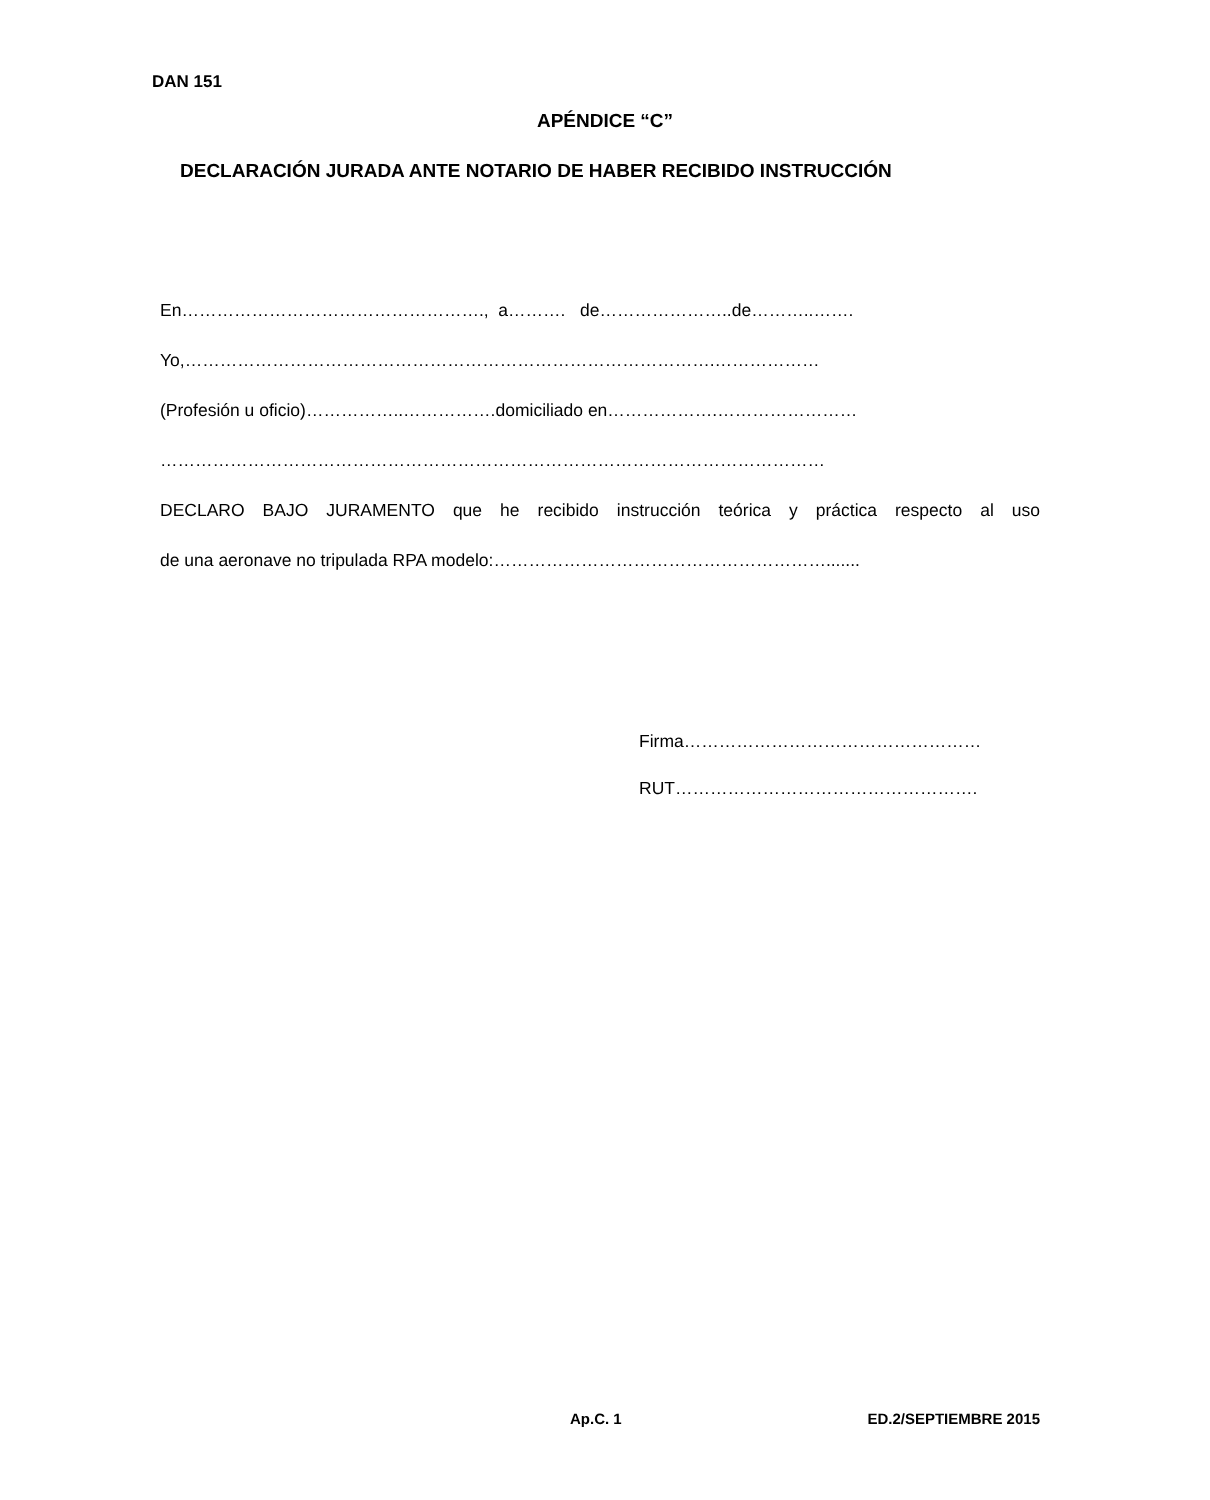DAN 151
APÉNDICE “C”
DECLARACIÓN JURADA ANTE NOTARIO DE HABER RECIBIDO INSTRUCCIÓN
En……………………………………………., a………. de…………………..de………..…….
Yo,……………………………………………………………………………….………………
(Profesión u oficio)……………..…………….domiciliado en……………….……………………
……………………………………………………………………………………………………
DECLARO BAJO JURAMENTO que he recibido instrucción teórica y práctica respecto al uso
de una aeronave no tripulada RPA modelo:………………………………………………….......
Firma……………………………………………
RUT…………………………………………….
Ap.C. 1 ED.2/SEPTIEMBRE 2015